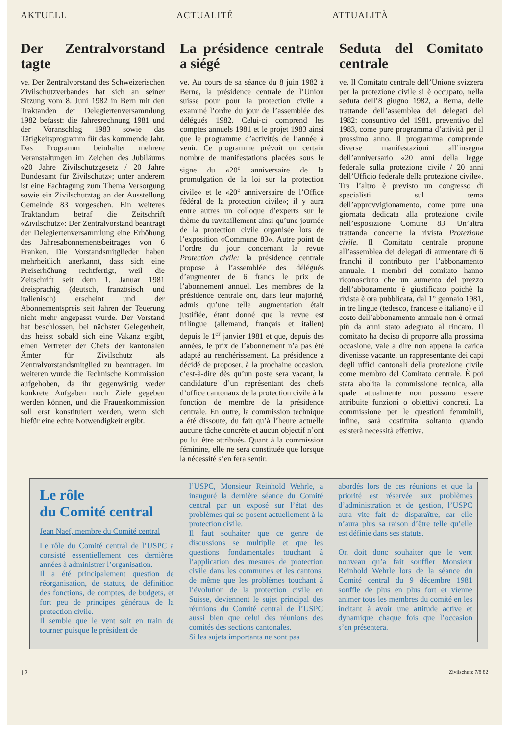AKTUELL ACTUALITÉ ATTUALITÀ
Der Zentralvorstand tagte
ve. Der Zentralvorstand des Schweizerischen Zivilschutzverbandes hat sich an seiner Sitzung vom 8. Juni 1982 in Bern mit den Traktanden der Delegiertenversammlung 1982 befasst: die Jahresrechnung 1981 und der Voranschlag 1983 sowie das Tätigkeitsprogramm für das kommende Jahr. Das Programm beinhaltet mehrere Veranstaltungen im Zeichen des Jubiläums «20 Jahre Zivilschutzgesetz / 20 Jahre Bundesamt für Zivilschutz»; unter anderem ist eine Fachtagung zum Thema Versorgung sowie ein Zivilschutztag an der Ausstellung Gemeinde 83 vorgesehen. Ein weiteres Traktandum betraf die Zeitschrift «Zivilschutz»: Der Zentralvorstand beantragt der Delegiertenversammlung eine Erhöhung des Jahresabonnementsbeitrages von 6 Franken. Die Vorstandsmitglieder haben mehrheitlich anerkannt, dass sich eine Preiserhöhung rechtfertigt, weil die Zeitschrift seit dem 1. Januar 1981 dreisprachig (deutsch, französisch und italienisch) erscheint und der Abonnementspreis seit Jahren der Teuerung nicht mehr angepasst wurde. Der Vorstand hat beschlossen, bei nächster Gelegenheit, das heisst sobald sich eine Vakanz ergibt, einen Vertreter der Chefs der kantonalen Ämter für Zivilschutz als Zentralvorstandsmitglied zu beantragen. Im weiteren wurde die Technische Kommission aufgehoben, da ihr gegenwärtig weder konkrete Aufgaben noch Ziele gegeben werden können, und die Frauenkommission soll erst konstituiert werden, wenn sich hiefür eine echte Notwendigkeit ergibt.
La présidence centrale a siégé
ve. Au cours de sa séance du 8 juin 1982 à Berne, la présidence centrale de l’Union suisse pour pour la protection civile a examiné l’ordre du jour de l’assemblée des délégués 1982. Celui-ci comprend les comptes annuels 1981 et le projet 1983 ainsi que le programme d’activités de l’année à venir. Ce programme prévoit un certain nombre de manifestations placées sous le signe du «20<sup>e</sup> anniversaire de la promulgation de la loi sur la protection civile» et le «20<sup>e</sup> anniversaire de l’Office fédéral de la protection civile»; il y aura entre autres un colloque d’experts sur le thème du ravitaillement ainsi qu’une journée de la protection civile organisée lors de l’exposition «Commune 83». Autre point de l’ordre du jour concernant la revue Protection civile: la présidence centrale propose à l’assemblée des délégués d’augmenter de 6 francs le prix de l’abonnement annuel. Les membres de la présidence centrale ont, dans leur majorité, admis qu’une telle augmentation était justifiée, étant donné que la revue est trilingue (allemand, français et italien) depuis le 1<sup>er</sup> janvier 1981 et que, depuis des années, le prix de l’abonnement n’a pas été adapté au renchérissement. La présidence a décidé de proposer, à la prochaine occasion, c’est-à-dire dès qu’un poste sera vacant, la candidature d’un représentant des chefs d’office cantonaux de la protection civile à la fonction de membre de la présidence centrale. En outre, la commission technique a été dissoute, du fait qu’à l’heure actuelle aucune tâche concrète et aucun objectif n’ont pu lui être attribués. Quant à la commission féminine, elle ne sera constituée que lorsque la nécessité s’en fera sentir.
Seduta del Comitato centrale
ve. Il Comitato centrale dell’Unione svizzera per la protezione civile si è occupato, nella seduta dell’8 giugno 1982, a Berna, delle trattande dell’assemblea dei delegati del 1982: consuntivo del 1981, preventivo del 1983, come pure programma d’attività per il prossimo anno. Il programma comprende diverse manifestazioni all’insegna dell’anniversario «20 anni della legge federale sulla protezione civile / 20 anni dell’Ufficio federale della protezione civile». Tra l’altro è previsto un congresso di specialisti sul tema dell’approvvigionamento, come pure una giornata dedicata alla protezione civile nell’esposizione Comune 83. Un’altra trattanda concerne la rivista Protezione civile. Il Comitato centrale propone all’assemblea dei delegati di aumentare di 6 franchi il contributo per l’abbonamento annuale. I membri del comitato hanno riconosciuto che un aumento del prezzo dell’abbonamento è giustificato poichè la rivista è ora pubblicata, dal 1° gennaio 1981, in tre lingue (tedesco, francese e italiano) e il costo dell’abbonamento annuale non è ormai più da anni stato adeguato al rincaro. Il comitato ha deciso di proporre alla prossima occasione, vale a dire non appena la carica divenisse vacante, un rappresentante dei capi degli uffici cantonali della protezione civile come membro del Comitato centrale. È poi stata abolita la commissione tecnica, alla quale attualmente non possono essere attribuite funzioni o obiettivi concreti. La commissione per le questioni femminili, infine, sarà costituita soltanto quando esisterà necessità effettiva.
Le rôle
du Comité central
Jean Naef, membre du Comité central
Le rôle du Comité central de l’USPC a consisté essentiellement ces dernières années à administrer l’organisation.
Il a été principalement question de réorganisation, de statuts, de définition des fonctions, de comptes, de budgets, et fort peu de principes généraux de la protection civile.
Il semble que le vent soit en train de tourner puisque le président de
l’USPC, Monsieur Reinhold Wehrle, a inauguré la dernière séance du Comité central par un exposé sur l’état des problèmes qui se posent actuellement à la protection civile.
Il faut souhaiter que ce genre de discussions se multiplie et que les questions fondamentales touchant à l’application des mesures de protection civile dans les communes et les cantons, de même que les problèmes touchant à l’évolution de la protection civile en Suisse, deviennent le sujet principal des réunions du Comité central de l’USPC aussi bien que celui des réunions des comités des sections cantonales.
Si les sujets importants ne sont pas
abordés lors de ces réunions et que la priorité est réservée aux problèmes d’administration et de gestion, l’USPC aura vite fait de disparaître, car elle n’aura plus sa raison d’être telle qu’elle est définie dans ses statuts.
On doit donc souhaiter que le vent nouveau qu’a fait souffler Monsieur Reinhold Wehrle lors de la séance du Comité central du 9 décembre 1981 souffle de plus en plus fort et vienne animer tous les membres du comité en les incitant à avoir une attitude active et dynamique chaque fois que l’occasion s’en présentera.
12 Zivilschutz 7/8 82